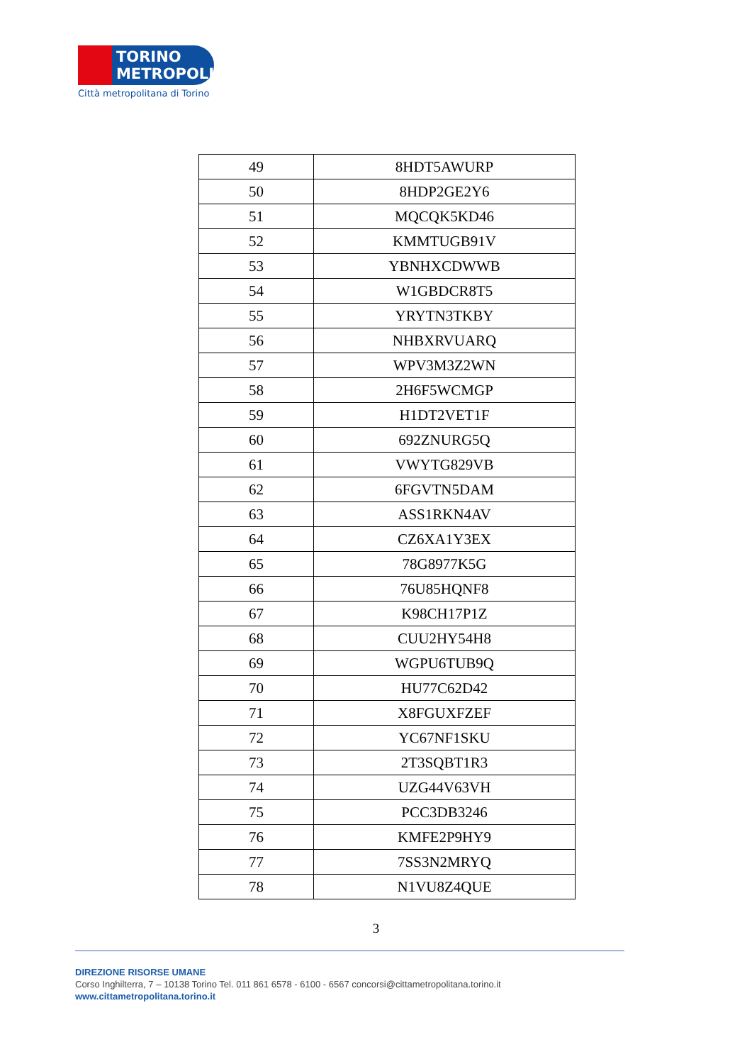TORINO
METROPOLI
Città metropolitana di Torino
| 49 | 8HDT5AWURP |
| 50 | 8HDP2GE2Y6 |
| 51 | MQCQK5KD46 |
| 52 | KMMTUGB91V |
| 53 | YBNHXCDWWB |
| 54 | W1GBDCR8T5 |
| 55 | YRYTN3TKBY |
| 56 | NHBXRVUARQ |
| 57 | WPV3M3Z2WN |
| 58 | 2H6F5WCMGP |
| 59 | H1DT2VET1F |
| 60 | 692ZNURG5Q |
| 61 | VWYTG829VB |
| 62 | 6FGVTN5DAM |
| 63 | ASS1RKN4AV |
| 64 | CZ6XA1Y3EX |
| 65 | 78G8977K5G |
| 66 | 76U85HQNF8 |
| 67 | K98CH17P1Z |
| 68 | CUU2HY54H8 |
| 69 | WGPU6TUB9Q |
| 70 | HU77C62D42 |
| 71 | X8FGUXFZEF |
| 72 | YC67NF1SKU |
| 73 | 2T3SQBT1R3 |
| 74 | UZG44V63VH |
| 75 | PCC3DB3246 |
| 76 | KMFE2P9HY9 |
| 77 | 7SS3N2MRYQ |
| 78 | N1VU8Z4QUE |
3
DIREZIONE RISORSE UMANE
Corso Inghilterra, 7 – 10138 Torino Tel. 011 861 6578 - 6100 - 6567 concorsi@cittametropolitana.torino.it
www.cittametropolitana.torino.it